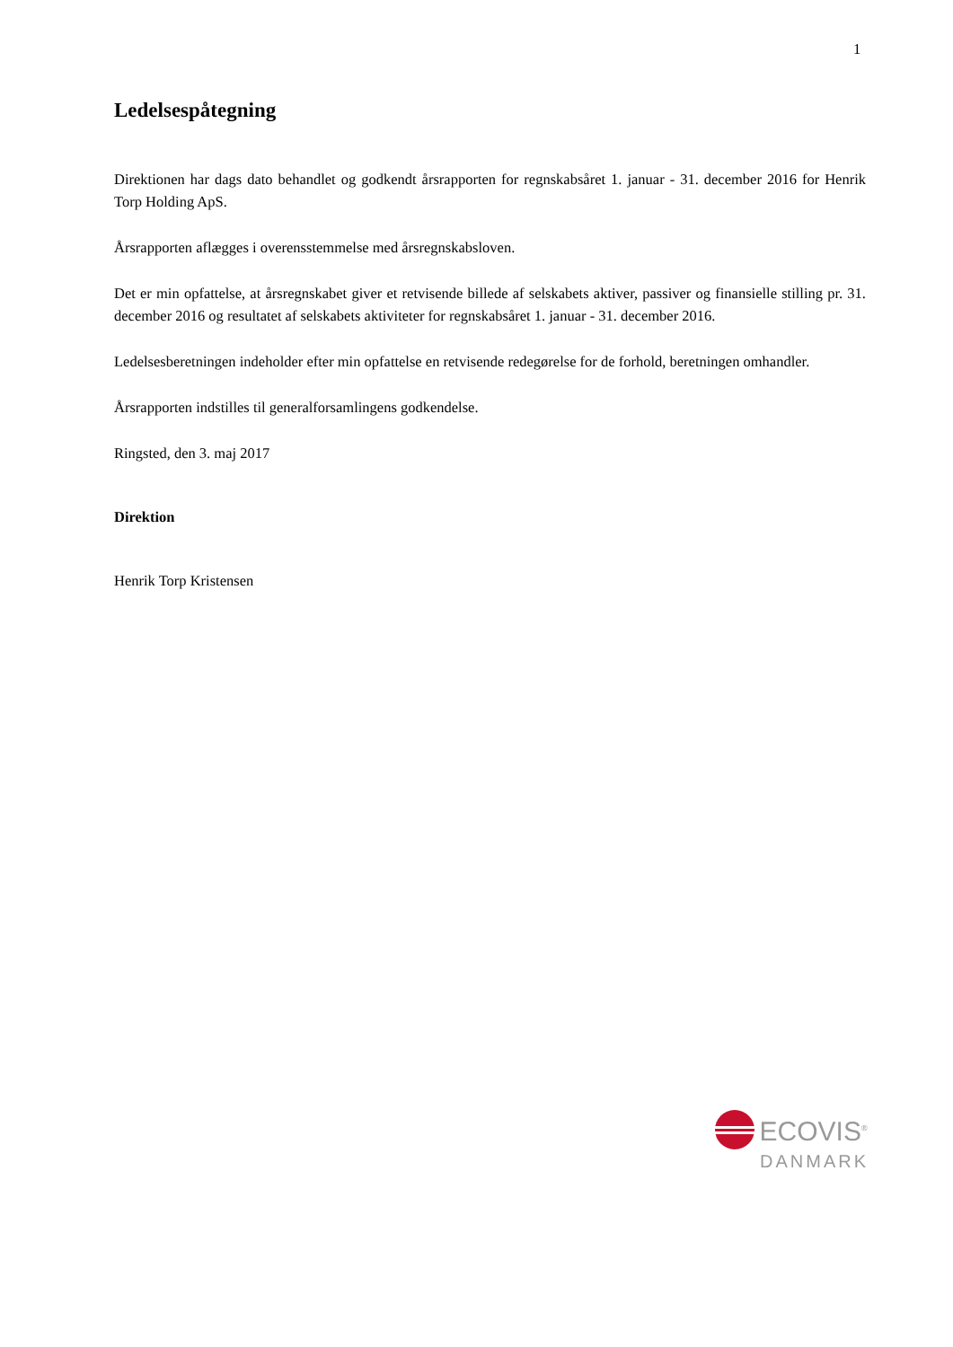1
Ledelsespåtegning
Direktionen har dags dato behandlet og godkendt årsrapporten for regnskabsåret 1. januar - 31. december 2016 for Henrik Torp Holding ApS.
Årsrapporten aflægges i overensstemmelse med årsregnskabsloven.
Det er min opfattelse, at årsregnskabet giver et retvisende billede af selskabets aktiver, passiver og finansielle stilling pr. 31. december 2016 og resultatet af selskabets aktiviteter for regnskabsåret 1. januar - 31. december 2016.
Ledelsesberetningen indeholder efter min opfattelse en retvisende redegørelse for de forhold, beretningen omhandler.
Årsrapporten indstilles til generalforsamlingens godkendelse.
Ringsted, den 3. maj 2017
Direktion
Henrik Torp Kristensen
ECOVIS<sup>®</sup>
DANMARK